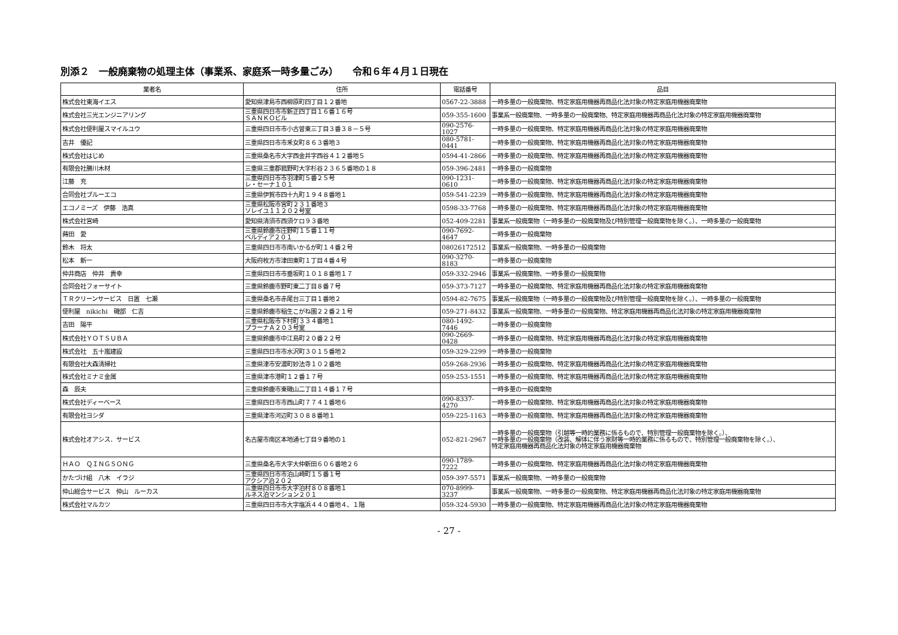別添２　一般廃棄物の処理主体（事業系、家庭系一時多量ごみ）　　令和６年４月１日現在
| 業者名 | 住所 | 電話番号 | 品目 |
| --- | --- | --- | --- |
| 株式会社東海イエス | 愛知県津島市西柳原町四丁目１２番地 | 0567-22-3888 | 一時多量の一般廃棄物、特定家庭用機器再商品化法対象の特定家庭用機器廃棄物 |
| 株式会社三光エンジニアリング | 三重県四日市市新正四丁目１６番１６号 ＳＡＮＫＯビル | 059-355-1600 | 事業系一般廃棄物、一時多量の一般廃棄物、特定家庭用機器再商品化法対象の特定家庭用機器廃棄物 |
| 株式会社便利屋スマイルユウ | 三重県四日市市小古曽東三丁目３番３８－５号 | 090-2576-1027 | 一時多量の一般廃棄物、特定家庭用機器再商品化法対象の特定家庭用機器廃棄物 |
| 吉井 優記 | 三重県四日市市釆女町８６３番地３ | 080-5781-0441 | 一時多量の一般廃棄物、特定家庭用機器再商品化法対象の特定家庭用機器廃棄物 |
| 株式会社はじめ | 三重県桑名市大字西金井字西谷４１２番地５ | 0594-41-2866 | 一時多量の一般廃棄物、特定家庭用機器再商品化法対象の特定家庭用機器廃棄物 |
| 有限会社勝川木材 | 三重県三重郡菰野町大字杉谷２３６５番地の１８ | 059-396-2481 | 一時多量の一般廃棄物 |
| 江藤 充 | 三重県四日市市羽津町５番２５号 レ・セーナ１０１ | 090-1231-0610 | 一時多量の一般廃棄物、特定家庭用機器再商品化法対象の特定家庭用機器廃棄物 |
| 合同会社ブルーエコ | 三重県伊賀市四十九町１９４８番地１ | 059-541-2239 | 一時多量の一般廃棄物、特定家庭用機器再商品化法対象の特定家庭用機器廃棄物 |
| エコノミーズ 伊藤 浩真 | 三重県松阪市宮町２３１番地３ ソレイユ１１２０２号室 | 0598-33-7768 | 一時多量の一般廃棄物、特定家庭用機器再商品化法対象の特定家庭用機器廃棄物 |
| 株式会社宮崎 | 愛知県清須市西須ケロ９３番地 | 052-409-2281 | 事業系一般廃棄物（一時多量の一般廃棄物及び特別管理一般廃棄物を除く。）、一時多量の一般廃棄物 |
| 蒔田 愛 | 三重県鈴鹿市庄野町１５番１１号 ベルディア２０１ | 090-7692-4647 | 一時多量の一般廃棄物 |
| 鈴木 将太 | 三重県四日市市南いかるが町１４番２号 | 08026172512 | 事業系一般廃棄物、一時多量の一般廃棄物 |
| 松本 新一 | 大阪府枚方市津田東町１丁目４番４号 | 090-3270-8183 | 一時多量の一般廃棄物 |
| 仲井商店 仲井 貴幸 | 三重県四日市市垂坂町１０１８番地１７ | 059-332-2946 | 事業系一般廃棄物、一時多量の一般廃棄物 |
| 合同会社フォーサイト | 三重県鈴鹿市野町東二丁目８番７号 | 059-373-7127 | 一時多量の一般廃棄物、特定家庭用機器再商品化法対象の特定家庭用機器廃棄物 |
| ＴＲクリーンサービス 日置 七瀬 | 三重県桑名市赤尾台三丁目１番地２ | 0594-82-7675 | 事業系一般廃棄物（一時多量の一般廃棄物及び特別管理一般廃棄物を除く。）、一時多量の一般廃棄物 |
| 便利屋 nikichi 磯部 仁吉 | 三重県鈴鹿市稲生こがね園２２番２１号 | 059-271-8432 | 事業系一般廃棄物、一時多量の一般廃棄物、特定家庭用機器再商品化法対象の特定家庭用機器廃棄物 |
| 吉田 陽平 | 三重県松阪市下村町３３４番地１ プラーナＡ２０３号室 | 080-1492-7446 | 一時多量の一般廃棄物 |
| 株式会社ＹＯＴＳＵＢＡ | 三重県鈴鹿市中江島町２０番２２号 | 090-2669-0428 | 一時多量の一般廃棄物、特定家庭用機器再商品化法対象の特定家庭用機器廃棄物 |
| 株式会社 五十嵐建設 | 三重県四日市市水沢町３０１５番地２ | 059-329-2299 | 一時多量の一般廃棄物 |
| 有限会社大森清掃社 | 三重県津市安濃町妙法寺１０２番地 | 059-268-2936 | 一時多量の一般廃棄物、特定家庭用機器再商品化法対象の特定家庭用機器廃棄物 |
| 株式会社ミナミ金属 | 三重県津市港町１２番１７号 | 059-253-1551 | 一時多量の一般廃棄物、特定家庭用機器再商品化法対象の特定家庭用機器廃棄物 |
| 森 辰夫 | 三重県鈴鹿市東磯山二丁目１４番１７号 | | 一時多量の一般廃棄物 |
| 株式会社ディーベース | 三重県四日市市西山町７７４１番地６ | 090-8337-4270 | 一時多量の一般廃棄物、特定家庭用機器再商品化法対象の特定家庭用機器廃棄物 |
| 有限会社ヨシダ | 三重県津市河辺町３０８８番地１ | 059-225-1163 | 一時多量の一般廃棄物、特定家庭用機器再商品化法対象の特定家庭用機器廃棄物 |
| 株式会社オアシス．サービス | 名古屋市南区本地通七丁目９番地の１ | 052-821-2967 | 一時多量の一般廃棄物（引越等一時的業務に係るもので、特別管理一般廃棄物を除く。）、 一時多量の一般廃棄物（改装、解体に伴う家財等一時的業務に係るもので、特別管理一般廃棄物を除く。）、 特定家庭用機器再商品化法対象の特定家庭用機器廃棄物 |
| ＨＡＯ ＱＩＮＧＳＯＮＧ | 三重県桑名市大字大仲新田６０６番地２６ | 090-1789-7222 | 一時多量の一般廃棄物、特定家庭用機器再商品化法対象の特定家庭用機器廃棄物 |
| かたづけ組 八木 イラジ | 三重県四日市市泊山崎町１５番１号 アクシア泊２０２ | 059-397-5571 | 事業系一般廃棄物、一時多量の一般廃棄物 |
| 仲山総合サービス 仲山 ルーカス | 三重県四日市市大字泊村８０８番地１ ルネス泊マンション２０１ | 070-8999-3237 | 事業系一般廃棄物、一時多量の一般廃棄物、特定家庭用機器再商品化法対象の特定家庭用機器廃棄物 |
| 株式会社マルカツ | 三重県四日市市大字塩浜４４０番地４、１階 | 059-324-5930 | 一時多量の一般廃棄物、特定家庭用機器再商品化法対象の特定家庭用機器廃棄物 |
- 27 -